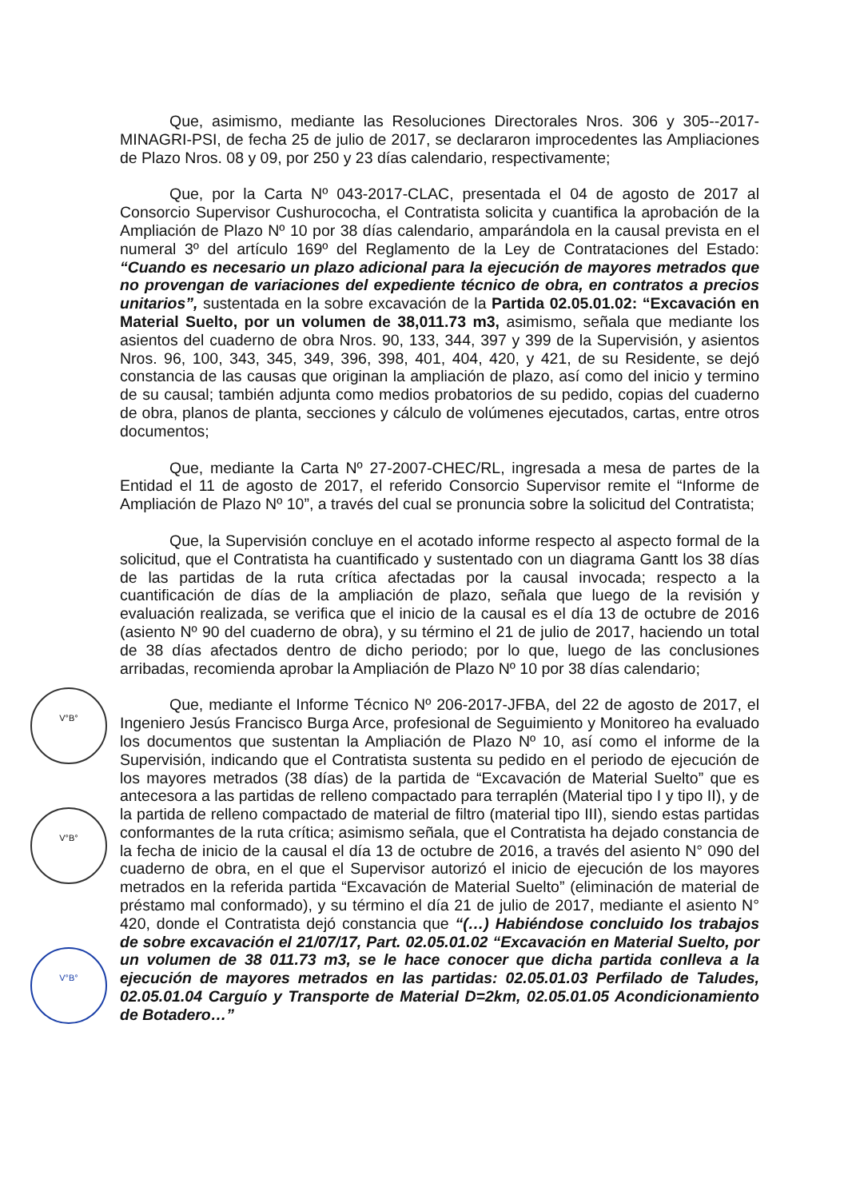Que, asimismo, mediante las Resoluciones Directorales Nros. 306 y 305--2017-MINAGRI-PSI, de fecha 25 de julio de 2017, se declararon improcedentes las Ampliaciones de Plazo Nros. 08 y 09, por 250 y 23 días calendario, respectivamente;
Que, por la Carta Nº 043-2017-CLAC, presentada el 04 de agosto de 2017 al Consorcio Supervisor Cushurococha, el Contratista solicita y cuantifica la aprobación de la Ampliación de Plazo Nº 10 por 38 días calendario, amparándola en la causal prevista en el numeral 3º del artículo 169º del Reglamento de la Ley de Contrataciones del Estado: “Cuando es necesario un plazo adicional para la ejecución de mayores metrados que no provengan de variaciones del expediente técnico de obra, en contratos a precios unitarios”, sustentada en la sobre excavación de la Partida 02.05.01.02: “Excavación en Material Suelto, por un volumen de 38,011.73 m3, asimismo, señala que mediante los asientos del cuaderno de obra Nros. 90, 133, 344, 397 y 399 de la Supervisión, y asientos Nros. 96, 100, 343, 345, 349, 396, 398, 401, 404, 420, y 421, de su Residente, se dejó constancia de las causas que originan la ampliación de plazo, así como del inicio y termino de su causal; también adjunta como medios probatorios de su pedido, copias del cuaderno de obra, planos de planta, secciones y cálculo de volúmenes ejecutados, cartas, entre otros documentos;
Que, mediante la Carta Nº 27-2007-CHEC/RL, ingresada a mesa de partes de la Entidad el 11 de agosto de 2017, el referido Consorcio Supervisor remite el “Informe de Ampliación de Plazo Nº 10”, a través del cual se pronuncia sobre la solicitud del Contratista;
Que, la Supervisión concluye en el acotado informe respecto al aspecto formal de la solicitud, que el Contratista ha cuantificado y sustentado con un diagrama Gantt los 38 días de las partidas de la ruta crítica afectadas por la causal invocada; respecto a la cuantificación de días de la ampliación de plazo, señala que luego de la revisión y evaluación realizada, se verifica que el inicio de la causal es el día 13 de octubre de 2016 (asiento Nº 90 del cuaderno de obra), y su término el 21 de julio de 2017, haciendo un total de 38 días afectados dentro de dicho periodo; por lo que, luego de las conclusiones arribadas, recomienda aprobar la Ampliación de Plazo Nº 10 por 38 días calendario;
Que, mediante el Informe Técnico Nº 206-2017-JFBA, del 22 de agosto de 2017, el Ingeniero Jesús Francisco Burga Arce, profesional de Seguimiento y Monitoreo ha evaluado los documentos que sustentan la Ampliación de Plazo Nº 10, así como el informe de la Supervisión, indicando que el Contratista sustenta su pedido en el periodo de ejecución de los mayores metrados (38 días) de la partida de “Excavación de Material Suelto” que es antecesora a las partidas de relleno compactado para terraplén (Material tipo I y tipo II), y de la partida de relleno compactado de material de filtro (material tipo III), siendo estas partidas conformantes de la ruta crítica; asimismo señala, que el Contratista ha dejado constancia de la fecha de inicio de la causal el día 13 de octubre de 2016, a través del asiento N° 090 del cuaderno de obra, en el que el Supervisor autorizó el inicio de ejecución de los mayores metrados en la referida partida “Excavación de Material Suelto” (eliminación de material de préstamo mal conformado), y su término el día 21 de julio de 2017, mediante el asiento N° 420, donde el Contratista dejó constancia que “(…) Habiéndose concluido los trabajos de sobre excavación el 21/07/17, Part. 02.05.01.02 “Excavación en Material Suelto, por un volumen de 38 011.73 m3, se le hace conocer que dicha partida conlleva a la ejecución de mayores metrados en las partidas: 02.05.01.03 Perfilado de Taludes, 02.05.01.04 Carguío y Transporte de Material D=2km, 02.05.01.05 Acondicionamiento de Botadero…”
V°B°
V°B°
V°B°